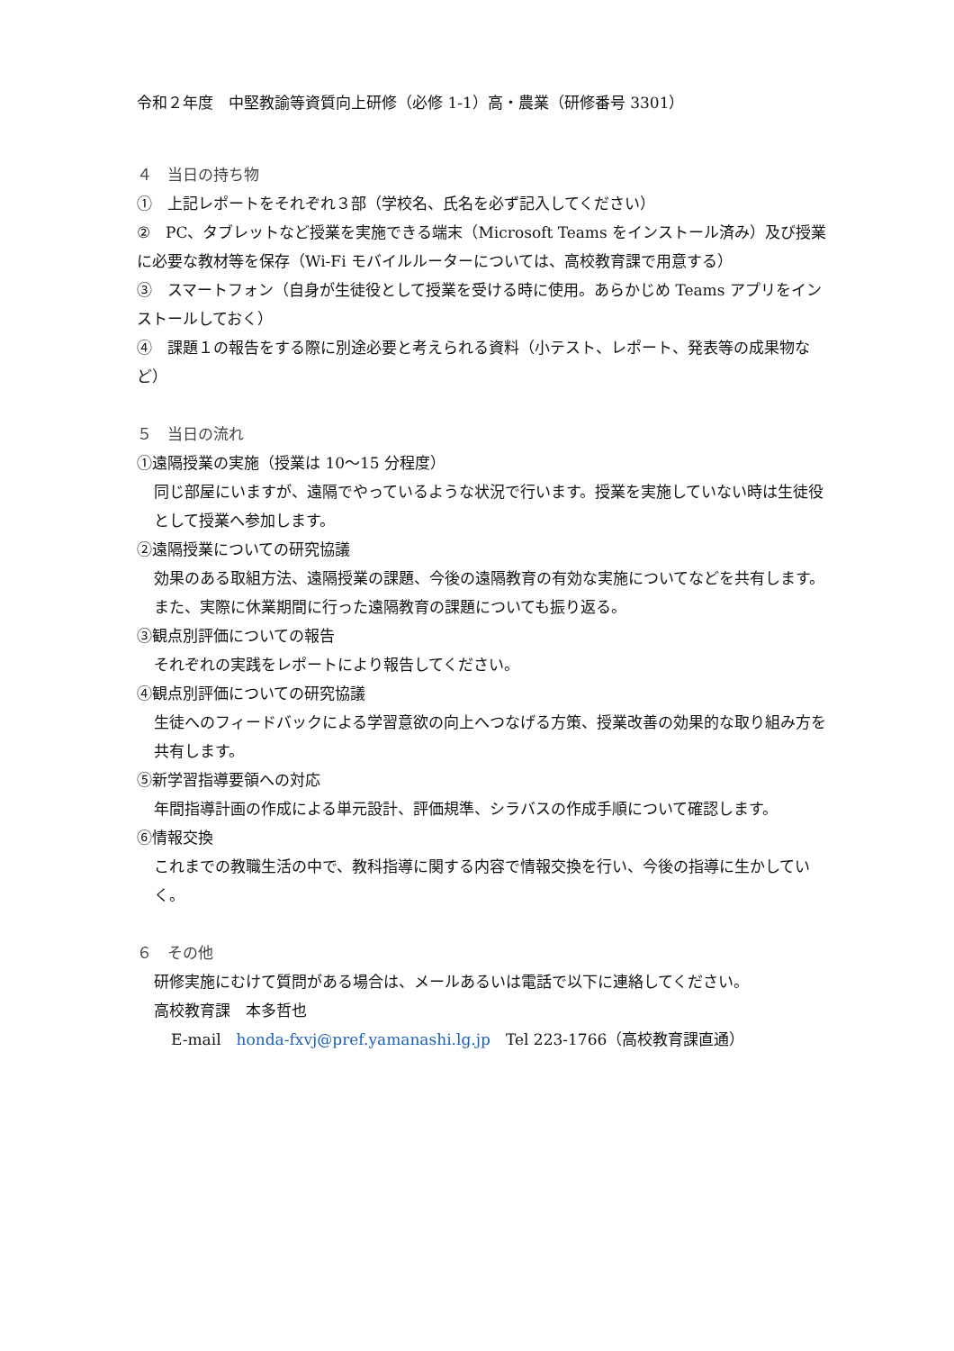令和２年度　中堅教諭等資質向上研修（必修 1-1）高・農業（研修番号 3301）
４　当日の持ち物
①　上記レポートをそれぞれ３部（学校名、氏名を必ず記入してください）
②　PC、タブレットなど授業を実施できる端末（Microsoft Teams をインストール済み）及び授業に必要な教材等を保存（Wi-Fi モバイルルーターについては、高校教育課で用意する）
③　スマートフォン（自身が生徒役として授業を受ける時に使用。あらかじめ Teams アプリをインストールしておく）
④　課題１の報告をする際に別途必要と考えられる資料（小テスト、レポート、発表等の成果物など）
５　当日の流れ
①遠隔授業の実施（授業は 10〜15 分程度）
同じ部屋にいますが、遠隔でやっているような状況で行います。授業を実施していない時は生徒役として授業へ参加します。
②遠隔授業についての研究協議
効果のある取組方法、遠隔授業の課題、今後の遠隔教育の有効な実施についてなどを共有します。また、実際に休業期間に行った遠隔教育の課題についても振り返る。
③観点別評価についての報告
それぞれの実践をレポートにより報告してください。
④観点別評価についての研究協議
生徒へのフィードバックによる学習意欲の向上へつなげる方策、授業改善の効果的な取り組み方を共有します。
⑤新学習指導要領への対応
年間指導計画の作成による単元設計、評価規準、シラバスの作成手順について確認します。
⑥情報交換
これまでの教職生活の中で、教科指導に関する内容で情報交換を行い、今後の指導に生かしていく。
６　その他
研修実施にむけて質問がある場合は、メールあるいは電話で以下に連絡してください。
高校教育課　本多哲也
E-mail　honda-fxvj@pref.yamanashi.lg.jp　Tel 223-1766（高校教育課直通）